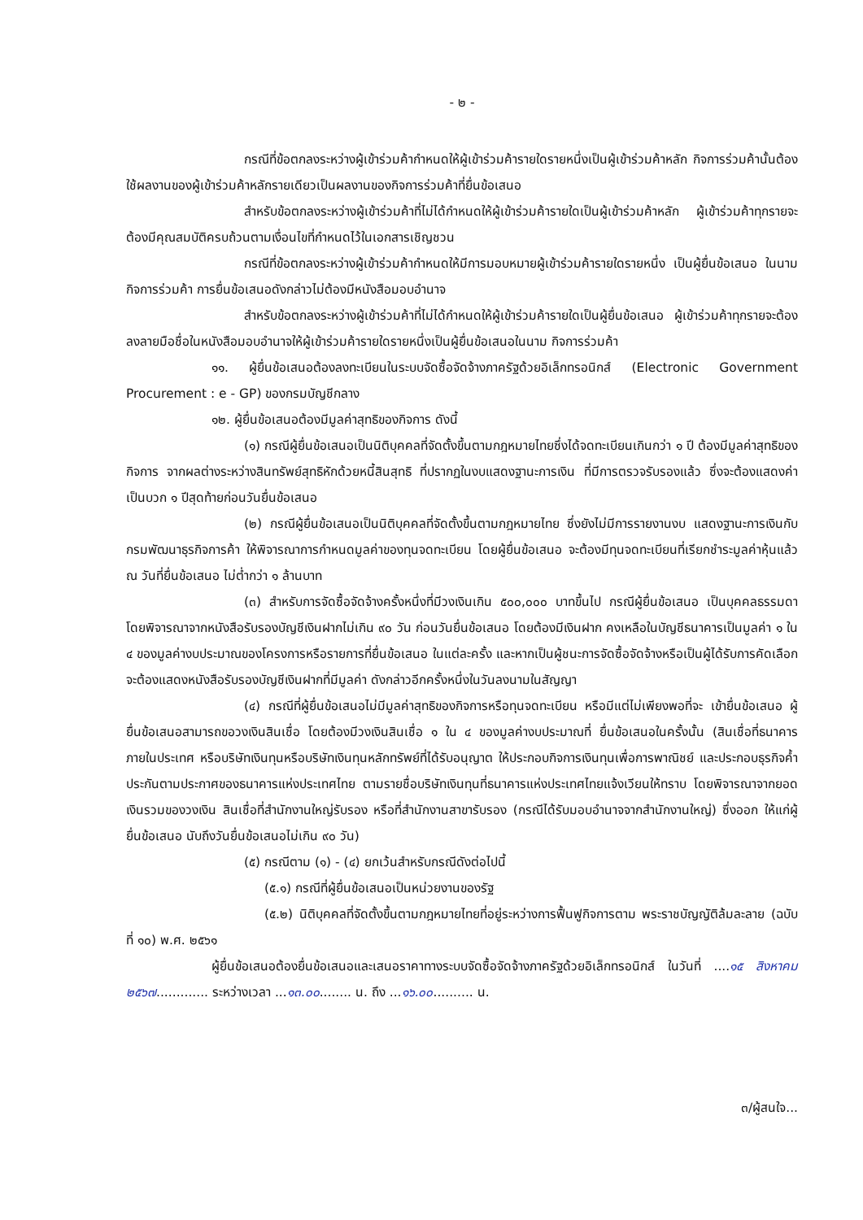- ๒ -
กรณีที่ข้อตกลงระหว่างผู้เข้าร่วมค้ากำหนดให้ผู้เข้าร่วมค้ารายใดรายหนึ่งเป็นผู้เข้าร่วมค้าหลัก กิจการร่วมค้านั้นต้องใช้ผลงานของผู้เข้าร่วมค้าหลักรายเดียวเป็นผลงานของกิจการร่วมค้าที่ยื่นข้อเสนอ
สำหรับข้อตกลงระหว่างผู้เข้าร่วมค้าที่ไม่ได้กำหนดให้ผู้เข้าร่วมค้ารายใดเป็นผู้เข้าร่วมค้าหลัก ผู้เข้าร่วมค้าทุกรายจะต้องมีคุณสมบัติครบถ้วนตามเงื่อนไขที่กำหนดไว้ในเอกสารเชิญชวน
กรณีที่ข้อตกลงระหว่างผู้เข้าร่วมค้ากำหนดให้มีการมอบหมายผู้เข้าร่วมค้ารายใดรายหนึ่ง เป็นผู้ยื่นข้อเสนอ ในนามกิจการร่วมค้า การยื่นข้อเสนอดังกล่าวไม่ต้องมีหนังสือมอบอำนาจ
สำหรับข้อตกลงระหว่างผู้เข้าร่วมค้าที่ไม่ได้กำหนดให้ผู้เข้าร่วมค้ารายใดเป็นผู้ยื่นข้อเสนอ ผู้เข้าร่วมค้าทุกรายจะต้องลงลายมือชื่อในหนังสือมอบอำนาจให้ผู้เข้าร่วมค้ารายใดรายหนึ่งเป็นผู้ยื่นข้อเสนอในนาม กิจการร่วมค้า
๑๑. ผู้ยื่นข้อเสนอต้องลงทะเบียนในระบบจัดซื้อจัดจ้างภาครัฐด้วยอิเล็กทรอนิกส์ (Electronic Government Procurement : e - GP) ของกรมบัญชีกลาง
๑๒. ผู้ยื่นข้อเสนอต้องมีมูลค่าสุทธิของกิจการ ดังนี้
(๑) กรณีผู้ยื่นข้อเสนอเป็นนิติบุคคลที่จัดตั้งขึ้นตามกฎหมายไทยซึ่งได้จดทะเบียนเกินกว่า ๑ ปี ต้องมีมูลค่าสุทธิของกิจการ จากผลต่างระหว่างสินทรัพย์สุทธิหักด้วยหนี้สินสุทธิ ที่ปรากฏในงบแสดงฐานะการเงิน ที่มีการตรวจรับรองแล้ว ซึ่งจะต้องแสดงค่าเป็นบวก ๑ ปีสุดท้ายก่อนวันยื่นข้อเสนอ
(๒) กรณีผู้ยื่นข้อเสนอเป็นนิติบุคคลที่จัดตั้งขึ้นตามกฎหมายไทย ซึ่งยังไม่มีการรายงานงบ แสดงฐานะการเงินกับกรมพัฒนาธุรกิจการค้า ให้พิจารณาการกำหนดมูลค่าของทุนจดทะเบียน โดยผู้ยื่นข้อเสนอ จะต้องมีทุนจดทะเบียนที่เรียกชำระมูลค่าหุ้นแล้ว ณ วันที่ยื่นข้อเสนอ ไม่ต่ำกว่า ๑ ล้านบาท
(๓) สำหรับการจัดซื้อจัดจ้างครั้งหนึ่งที่มีวงเงินเกิน ๕๐๐,๐๐๐ บาทขึ้นไป กรณีผู้ยื่นข้อเสนอ เป็นบุคคลธรรมดา โดยพิจารณาจากหนังสือรับรองบัญชีเงินฝากไม่เกิน ๙๐ วัน ก่อนวันยื่นข้อเสนอ โดยต้องมีเงินฝาก คงเหลือในบัญชีธนาคารเป็นมูลค่า ๑ ใน ๔ ของมูลค่างบประมาณของโครงการหรือรายการที่ยื่นข้อเสนอ ในแต่ละครั้ง และหากเป็นผู้ชนะการจัดซื้อจัดจ้างหรือเป็นผู้ได้รับการคัดเลือกจะต้องแสดงหนังสือรับรองบัญชีเงินฝากที่มีมูลค่า ดังกล่าวอีกครั้งหนึ่งในวันลงนามในสัญญา
(๔) กรณีที่ผู้ยื่นข้อเสนอไม่มีมูลค่าสุทธิของกิจการหรือทุนจดทะเบียน หรือมีแต่ไม่เพียงพอที่จะ เข้ายื่นข้อเสนอ ผู้ยื่นข้อเสนอสามารถขอวงเงินสินเชื่อ โดยต้องมีวงเงินสินเชื่อ ๑ ใน ๔ ของมูลค่างบประมาณที่ ยื่นข้อเสนอในครั้งนั้น (สินเชื่อที่ธนาคารภายในประเทศ หรือบริษัทเงินทุนหรือบริษัทเงินทุนหลักทรัพย์ที่ได้รับอนุญาต ให้ประกอบกิจการเงินทุนเพื่อการพาณิชย์ และประกอบธุรกิจค้ำประกันตามประกาศของธนาคารแห่งประเทศไทย ตามรายชื่อบริษัทเงินทุนที่ธนาคารแห่งประเทศไทยแจ้งเวียนให้ทราบ โดยพิจารณาจากยอดเงินรวมของวงเงิน สินเชื่อที่สำนักงานใหญ่รับรอง หรือที่สำนักงานสาขารับรอง (กรณีได้รับมอบอำนาจจากสำนักงานใหญ่) ซึ่งออก ให้แก่ผู้ยื่นข้อเสนอ นับถึงวันยื่นข้อเสนอไม่เกิน ๙๐ วัน)
(๕) กรณีตาม (๑) - (๔) ยกเว้นสำหรับกรณีดังต่อไปนี้
(๕.๑) กรณีที่ผู้ยื่นข้อเสนอเป็นหน่วยงานของรัฐ
(๕.๒) นิติบุคคลที่จัดตั้งขึ้นตามกฎหมายไทยที่อยู่ระหว่างการฟื้นฟูกิจการตาม พระราชบัญญัติล้มละลาย (ฉบับที่ ๑๐) พ.ศ. ๒๕๖๑
ผู้ยื่นข้อเสนอต้องยื่นข้อเสนอและเสนอราคาทางระบบจัดซื้อจัดจ้างภาครัฐด้วยอิเล็กทรอนิกส์ ในวันที่ ....๑๕ สิงหาคม ๒๕๖๗............. ระหว่างเวลา ...๑๓.๐๐........ น. ถึง ...๑๖.๐๐.......... น.
๓/ผู้สนใจ...